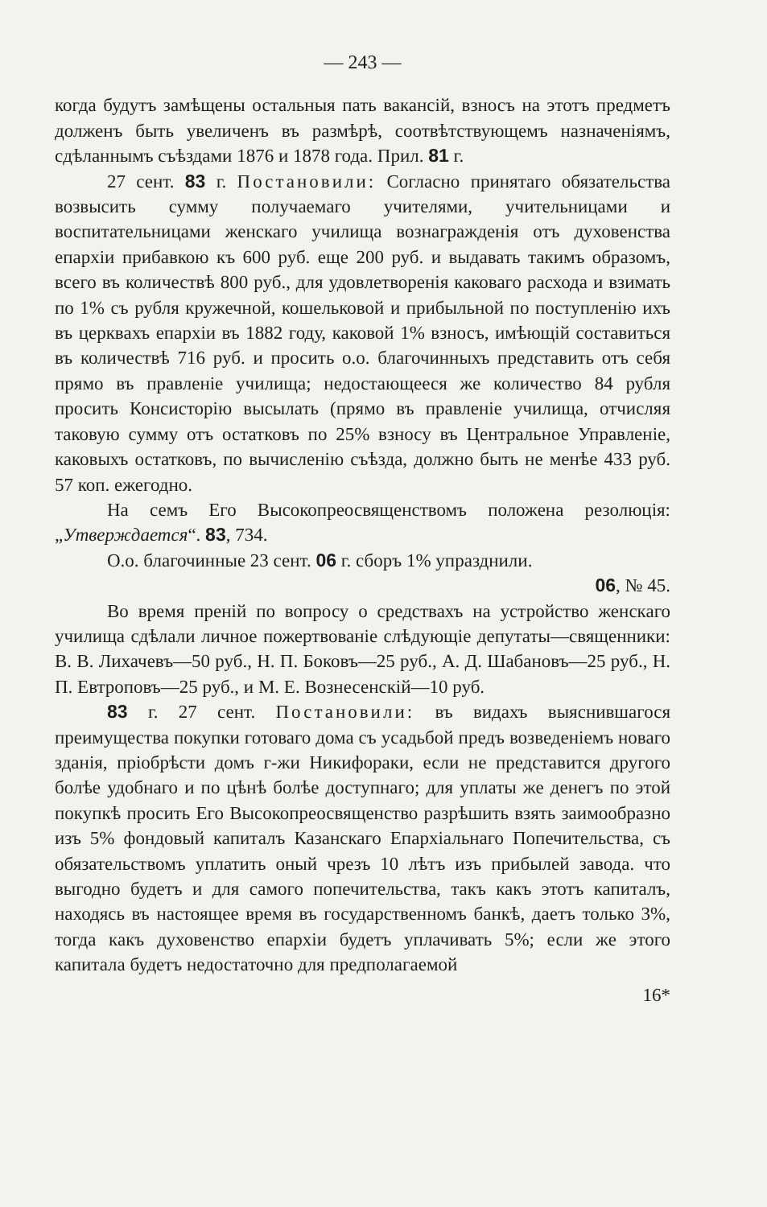— 243 —
когда будутъ замѣщены остальныя пать вакансій, взносъ на этотъ предметъ долженъ быть увеличенъ въ размѣрѣ, соотвѣтствующемъ назначеніямъ, сдѣланнымъ съѣздами 1876 и 1878 года. Прил. 81 г.
27 сент. 83 г. Постановили: Согласно принятаго обязательства возвысить сумму получаемаго учителями, учительницами и воспитательницами женскаго училища вознагражденія отъ духовенства епархіи прибавкою къ 600 руб. еще 200 руб. и выдавать такимъ образомъ, всего въ количествѣ 800 руб., для удовлетворенія каковаго расхода и взимать по 1% съ рубля кружечной, кошельковой и прибыльной по поступленію ихъ въ церквахъ епархіи въ 1882 году, каковой 1% взносъ, имѣющій составиться въ количествѣ 716 руб. и просить о.о. благочинныхъ представить отъ себя прямо въ правленіе училища; недостающееся же количество 84 рубля просить Консисторію высылать (прямо въ правленіе училища, отчисляя таковую сумму отъ остатковъ по 25% взносу въ Центральное Управленіе, каковыхъ остатковъ, по вычисленію съѣзда, должно быть не менѣе 433 руб. 57 коп. ежегодно.
На семъ Его Высокопреосвященствомъ положена резолюція: „Утверждается“. 83, 734.
О.о. благочинные 23 сент. 06 г. сборъ 1% упразднили.
06, № 45.
Во время преній по вопросу о средствахъ на устройство женскаго училища сдѣлали личное пожертвованіе слѣдующіе депутаты—священники: В. В. Лихачевъ—50 руб., Н. П. Боковъ—25 руб., А. Д. Шабановъ—25 руб., Н. П. Евтроповъ—25 руб., и М. Е. Вознесенскій—10 руб.
83 г. 27 сент. Постановили: въ видахъ выяснившагося преимущества покупки готоваго дома съ усадьбой предъ возведеніемъ новаго зданія, пріобрѣсти домъ г-жи Никифораки, если не представится другого болѣе удобнаго и по цѣнѣ болѣе доступнаго; для уплаты же денегъ по этой покупкѣ просить Его Высокопреосвященство разрѣшить взять заимообразно изъ 5% фондовый капиталъ Казанскаго Епархіальнаго Попечительства, съ обязательствомъ уплатить оный чрезъ 10 лѣтъ изъ прибылей завода. что выгодно будетъ и для самого попечительства, такъ какъ этотъ капиталъ, находясь въ настоящее время въ государственномъ банкѣ, даетъ только 3%, тогда какъ духовенство епархіи будетъ уплачивать 5%; если же этого капитала будетъ недостаточно для предполагаемой
16*